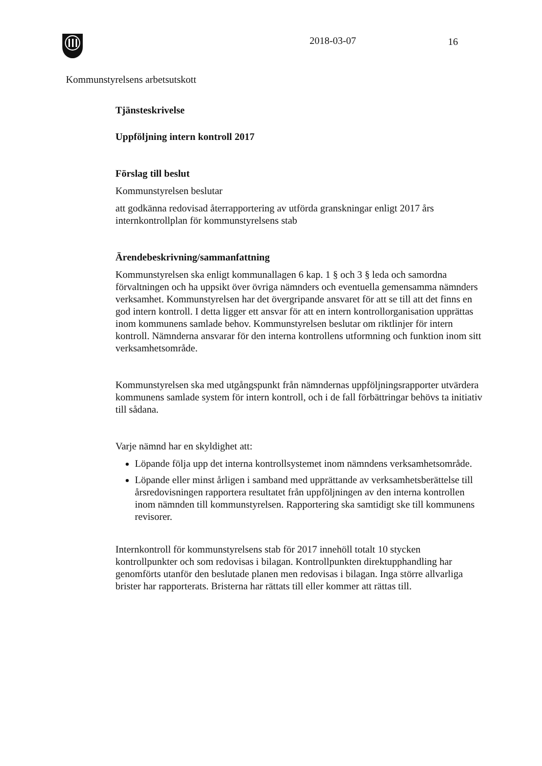2018-03-07 16
Kommunstyrelsens arbetsutskott
Tjänsteskrivelse
Uppföljning intern kontroll 2017
Förslag till beslut
Kommunstyrelsen beslutar
att godkänna redovisad återrapportering av utförda granskningar enligt 2017 års internkontrollplan för kommunstyrelsens stab
Ärendebeskrivning/sammanfattning
Kommunstyrelsen ska enligt kommunallagen 6 kap. 1 § och 3 § leda och samordna förvaltningen och ha uppsikt över övriga nämnders och eventuella gemensamma nämnders verksamhet. Kommunstyrelsen har det övergripande ansvaret för att se till att det finns en god intern kontroll. I detta ligger ett ansvar för att en intern kontrollorganisation upprättas inom kommunens samlade behov. Kommunstyrelsen beslutar om riktlinjer för intern kontroll. Nämnderna ansvarar för den interna kontrollens utformning och funktion inom sitt verksamhetsområde.
Kommunstyrelsen ska med utgångspunkt från nämndernas uppföljningsrapporter utvärdera kommunens samlade system för intern kontroll, och i de fall förbättringar behövs ta initiativ till sådana.
Varje nämnd har en skyldighet att:
Löpande följa upp det interna kontrollsystemet inom nämndens verksamhetsområde.
Löpande eller minst årligen i samband med upprättande av verksamhetsberättelse till årsredovisningen rapportera resultatet från uppföljningen av den interna kontrollen inom nämnden till kommunstyrelsen. Rapportering ska samtidigt ske till kommunens revisorer.
Internkontroll för kommunstyrelsens stab för 2017 innehöll totalt 10 stycken kontrollpunkter och som redovisas i bilagan. Kontrollpunkten direktupphandling har genomförts utanför den beslutade planen men redovisas i bilagan. Inga större allvarliga brister har rapporterats. Bristerna har rättats till eller kommer att rättas till.